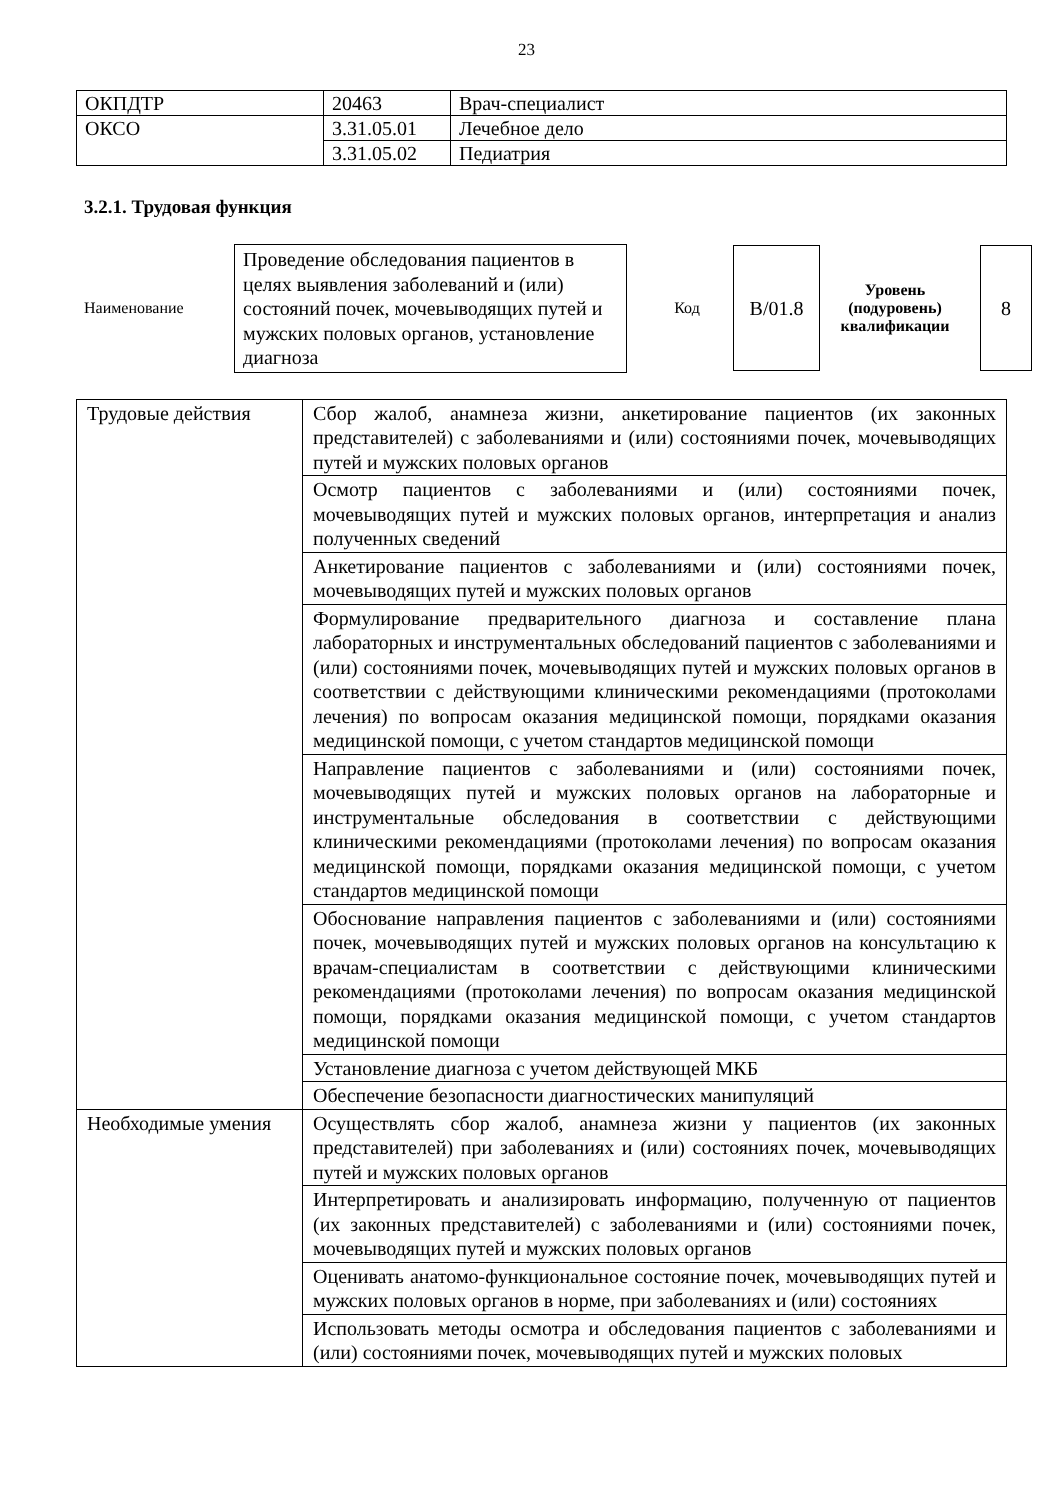23
| ОКПДТР | 20463 | Врач-специалист |
| ОКСО | 3.31.05.01 | Лечебное дело |
| | 3.31.05.02 | Педиатрия |
3.2.1. Трудовая функция
Наименование
Проведение обследования пациентов в целях выявления заболеваний и (или) состояний почек, мочевыводящих путей и мужских половых органов, установление диагноза
Код
B/01.8
Уровень (подуровень) квалификации
8
| Трудовые действия | Сбор жалоб, анамнеза жизни, анкетирование пациентов (их законных представителей) с заболеваниями и (или) состояниями почек, мочевыводящих путей и мужских половых органов |
| | Осмотр пациентов с заболеваниями и (или) состояниями почек, мочевыводящих путей и мужских половых органов, интерпретация и анализ полученных сведений |
| | Анкетирование пациентов с заболеваниями и (или) состояниями почек, мочевыводящих путей и мужских половых органов |
| | Формулирование предварительного диагноза и составление плана лабораторных и инструментальных обследований пациентов с заболеваниями и (или) состояниями почек, мочевыводящих путей и мужских половых органов в соответствии с действующими клиническими рекомендациями (протоколами лечения) по вопросам оказания медицинской помощи, порядками оказания медицинской помощи, с учетом стандартов медицинской помощи |
| | Направление пациентов с заболеваниями и (или) состояниями почек, мочевыводящих путей и мужских половых органов на лабораторные и инструментальные обследования в соответствии с действующими клиническими рекомендациями (протоколами лечения) по вопросам оказания медицинской помощи, порядками оказания медицинской помощи, с учетом стандартов медицинской помощи |
| | Обоснование направления пациентов с заболеваниями и (или) состояниями почек, мочевыводящих путей и мужских половых органов на консультацию к врачам-специалистам в соответствии с действующими клиническими рекомендациями (протоколами лечения) по вопросам оказания медицинской помощи, порядками оказания медицинской помощи, с учетом стандартов медицинской помощи |
| | Установление диагноза с учетом действующей МКБ |
| | Обеспечение безопасности диагностических манипуляций |
| Необходимые умения | Осуществлять сбор жалоб, анамнеза жизни у пациентов (их законных представителей) при заболеваниях и (или) состояниях почек, мочевыводящих путей и мужских половых органов |
| | Интерпретировать и анализировать информацию, полученную от пациентов (их законных представителей) с заболеваниями и (или) состояниями почек, мочевыводящих путей и мужских половых органов |
| | Оценивать анатомо-функциональное состояние почек, мочевыводящих путей и мужских половых органов в норме, при заболеваниях и (или) состояниях |
| | Использовать методы осмотра и обследования пациентов с заболеваниями и (или) состояниями почек, мочевыводящих путей и мужских половых |